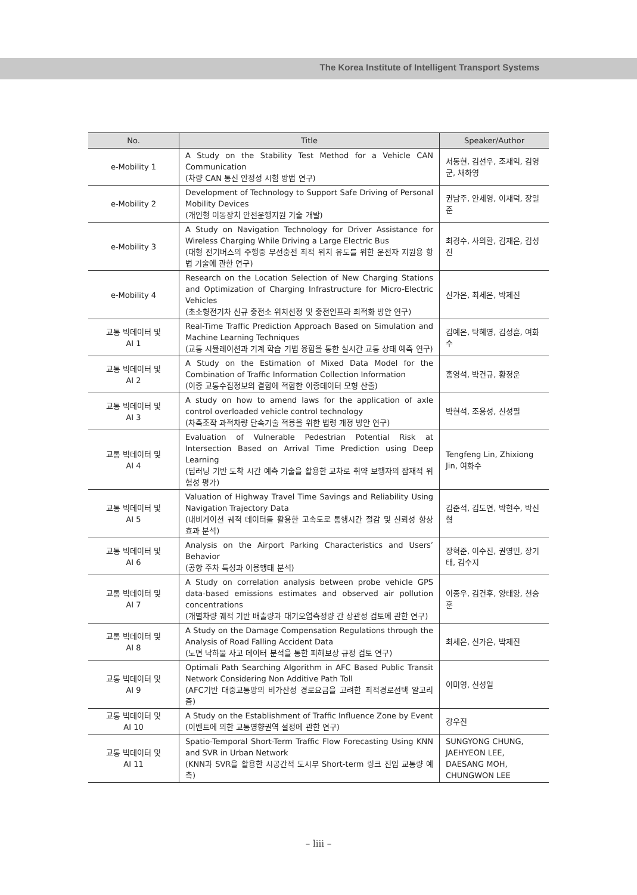The Korea Institute of Intelligent Transport Systems
| No. | Title | Speaker/Author |
| --- | --- | --- |
| e-Mobility 1 | A Study on the Stability Test Method for a Vehicle CAN Communication (차량 CAN 통신 안정성 시험 방법 연구) | 서동현, 김선우, 조재익, 김영군, 채하영 |
| e-Mobility 2 | Development of Technology to Support Safe Driving of Personal Mobility Devices (개인형 이동장치 안전운행지원 기술 개발) | 권남주, 안세영, 이재덕, 장일준 |
| e-Mobility 3 | A Study on Navigation Technology for Driver Assistance for Wireless Charging While Driving a Large Electric Bus (대형 전기버스의 주행중 무선충전 최적 위치 유도를 위한 운전자 지원용 항법 기술에 관한 연구) | 최경수, 사의환, 김재은, 김성진 |
| e-Mobility 4 | Research on the Location Selection of New Charging Stations and Optimization of Charging Infrastructure for Micro-Electric Vehicles (초소형전기차 신규 충전소 위치선정 및 충전인프라 최적화 방안 연구) | 신가은, 최세은, 박제진 |
| 교통 빅데이터 및 AI 1 | Real-Time Traffic Prediction Approach Based on Simulation and Machine Learning Techniques (교통 시뮬레이션과 기계 학습 기법 융합을 통한 실시간 교통 상태 예측 연구) | 김예은, 탁혜영, 김성훈, 여화수 |
| 교통 빅데이터 및 AI 2 | A Study on the Estimation of Mixed Data Model for the Combination of Traffic Information Collection Information (이종 교통수집정보의 결합에 적합한 이종데이터 모형 산출) | 홍영석, 박건규, 황정운 |
| 교통 빅데이터 및 AI 3 | A study on how to amend laws for the application of axle control overloaded vehicle control technology (차축조작 과적차량 단속기술 적용을 위한 법령 개정 방안 연구) | 박현석, 조용성, 신성필 |
| 교통 빅데이터 및 AI 4 | Evaluation of Vulnerable Pedestrian Potential Risk at Intersection Based on Arrival Time Prediction using Deep Learning (딥러닝 기반 도착 시간 예측 기술을 활용한 교차로 취약 보행자의 잠재적 위험성 평가) | Tengfeng Lin, Zhixiong Jin, 여화수 |
| 교통 빅데이터 및 AI 5 | Valuation of Highway Travel Time Savings and Reliability Using Navigation Trajectory Data (내비게이션 궤적 데이터를 활용한 고속도로 통행시간 절감 및 신뢰성 향상 효과 분석) | 김준석, 김도연, 박현수, 박신형 |
| 교통 빅데이터 및 AI 6 | Analysis on the Airport Parking Characteristics and Users’ Behavior (공항 주차 특성과 이용행태 분석) | 장혁준, 이수진, 권영민, 장기태, 김수지 |
| 교통 빅데이터 및 AI 7 | A Study on correlation analysis between probe vehicle GPS data-based emissions estimates and observed air pollution concentrations (개별차량 궤적 기반 배출량과 대기오염측정량 간 상관성 검토에 관한 연구) | 이종우, 김건후, 양태양, 천승훈 |
| 교통 빅데이터 및 AI 8 | A Study on the Damage Compensation Regulations through the Analysis of Road Falling Accident Data (노면 낙하물 사고 데이터 분석을 통한 피해보상 규정 검토 연구) | 최세은, 신가은, 박제진 |
| 교통 빅데이터 및 AI 9 | Optimali Path Searching Algorithm in AFC Based Public Transit Network Considering Non Additive Path Toll (AFC기반 대중교통망의 비가산성 경로요금을 고려한 최적경로선택 알고리즘) | 이미영, 신성일 |
| 교통 빅데이터 및 AI 10 | A Study on the Establishment of Traffic Influence Zone by Event (이벤트에 의한 교통영향권역 설정에 관한 연구) | 강우진 |
| 교통 빅데이터 및 AI 11 | Spatio-Temporal Short-Term Traffic Flow Forecasting Using KNN and SVR in Urban Network (KNN과 SVR을 활용한 시공간적 도시부 Short-term 링크 진입 교통량 예측) | SUNGYONG CHUNG, JAEHYEON LEE, DAESANG MOH, CHUNGWON LEE |
– liii –